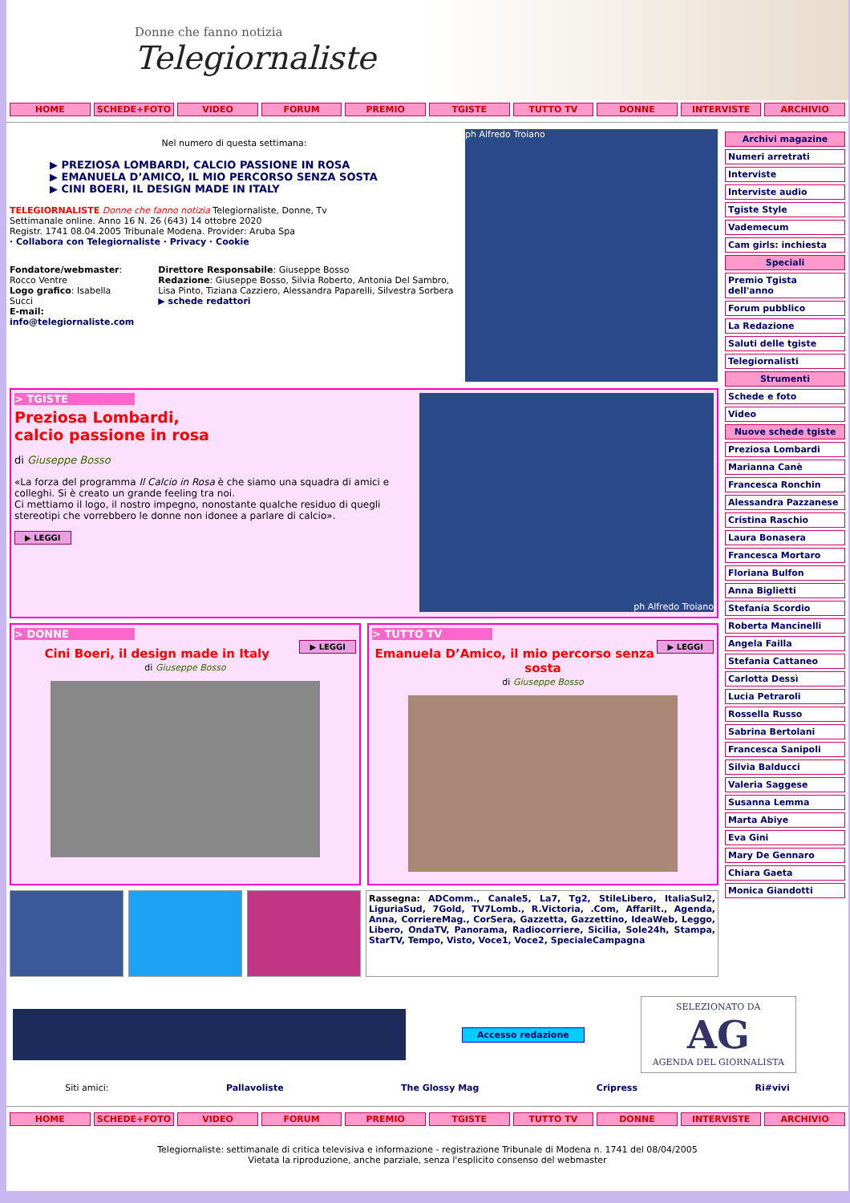Donne che fanno notizia
Telegiornaliste
HOME SCHEDE+FOTO VIDEO FORUM PREMIO TGISTE TUTTO TV DONNE INTERVISTE ARCHIVIO
Nel numero di questa settimana:
▶ PREZIOSA LOMBARDI, CALCIO PASSIONE IN ROSA
▶ EMANUELA D’AMICO, IL MIO PERCORSO SENZA SOSTA
▶ CINI BOERI, IL DESIGN MADE IN ITALY
TELEGIORNALISTE Donne che fanno notizia Telegiornaliste, Donne, Tv
Settimanale online. Anno 16 N. 26 (643) 14 ottobre 2020
Registr. 1741 08.04.2005 Tribunale Modena. Provider: Aruba Spa
· Collabora con Telegiornaliste · Privacy · Cookie
Fondatore/webmaster: Rocco Ventre
Logo grafico: Isabella Succi
E-mail: info@telegiornaliste.com
Direttore Responsabile: Giuseppe Bosso
Redazione: Giuseppe Bosso, Silvia Roberto, Antonia Del Sambro, Lisa Pinto, Tiziana Cazziero, Alessandra Paparelli, Silvestra Sorbera
▶ schede redattori
ph Alfredo Troiano
> TGISTE
Preziosa Lombardi,
calcio passione in rosa
di Giuseppe Bosso
«La forza del programma Il Calcio in Rosa è che siamo una squadra di amici e colleghi. Si è creato un grande feeling tra noi.
Ci mettiamo il logo, il nostro impegno, nonostante qualche residuo di quegli stereotipi che vorrebbero le donne non idonee a parlare di calcio».
▶ LEGGI
ph Alfredo Troiano
> DONNE
▶ LEGGI
Cini Boeri, il design made in Italy
di Giuseppe Bosso
> TUTTO TV
▶ LEGGI
Emanuela D’Amico, il mio percorso senza sosta
di Giuseppe Bosso
Rassegna: ADComm., Canale5, La7, Tg2, StileLibero, ItaliaSul2, LiguriaSud, 7Gold, TV7Lomb., R.Victoria, .Com, AffariIt., Agenda, Anna, CorriereMag., CorSera, Gazzetta, Gazzettino, IdeaWeb, Leggo, Libero, OndaTV, Panorama, Radiocorriere, Sicilia, Sole24h, Stampa, StarTV, Tempo, Visto, Voce1, Voce2, SpecialeCampagna
Archivi magazine
Numeri arretrati
Interviste
Interviste audio
Tgiste Style
Vademecum
Cam girls: inchiesta
Speciali
Premio Tgista dell'anno
Forum pubblico
La Redazione
Saluti delle tgiste
Telegiornalisti
Strumenti
Schede e foto
Video
Nuove schede tgiste
Preziosa Lombardi
Marianna Canè
Francesca Ronchin
Alessandra Pazzanese
Cristina Raschio
Laura Bonasera
Francesca Mortaro
Floriana Bulfon
Anna Biglietti
Stefania Scordio
Roberta Mancinelli
Angela Failla
Stefania Cattaneo
Carlotta Dessì
Lucia Petraroli
Rossella Russo
Sabrina Bertolani
Francesca Sanipoli
Silvia Balducci
Valeria Saggese
Susanna Lemma
Marta Abiye
Eva Gini
Mary De Gennaro
Chiara Gaeta
Monica Giandotti
Accesso redazione
SELEZIONATO DA
AG
AGENDA DEL GIORNALISTA
Siti amici: Pallavoliste The Glossy Mag Cripress Ri#vivi
HOME SCHEDE+FOTO VIDEO FORUM PREMIO TGISTE TUTTO TV DONNE INTERVISTE ARCHIVIO
Telegiornaliste: settimanale di critica televisiva e informazione - registrazione Tribunale di Modena n. 1741 del 08/04/2005
Vietata la riproduzione, anche parziale, senza l'esplicito consenso del webmaster